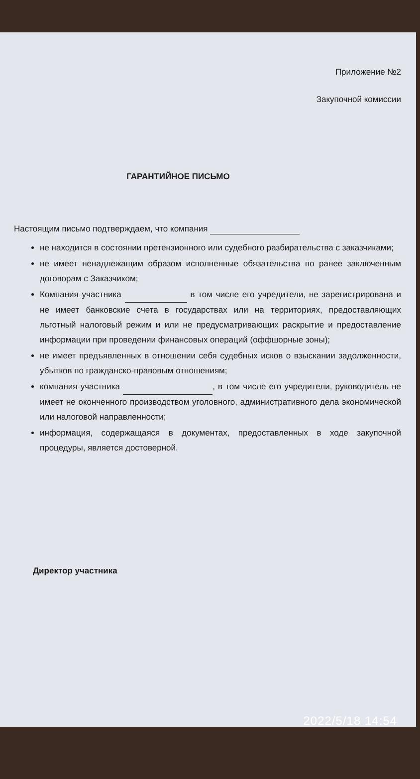Приложение №2
Закупочной комиссии
ГАРАНТИЙНОЕ ПИСЬМО
Настоящим письмо подтверждаем, что компания
не находится в состоянии претензионного или судебного разбирательства с заказчиками;
не имеет ненадлежащим образом исполненные обязательства по ранее заключенным договорам с Заказчиком;
Компания участника в том числе его учредители, не зарегистрирована и не имеет банковские счета в государствах или на территориях, предоставляющих льготный налоговый режим и или не предусматривающих раскрытие и предоставление информации при проведении финансовых операций (оффшорные зоны);
не имеет предъявленных в отношении себя судебных исков о взыскании задолженности, убытков по гражданско-правовым отношениям;
компания участника , в том числе его учредители, руководитель не имеет не оконченного производством уголовного, административного дела экономической или налоговой направленности;
информация, содержащаяся в документах, предоставленных в ходе закупочной процедуры, является достоверной.
Директор участника
2022/5/18 14:54